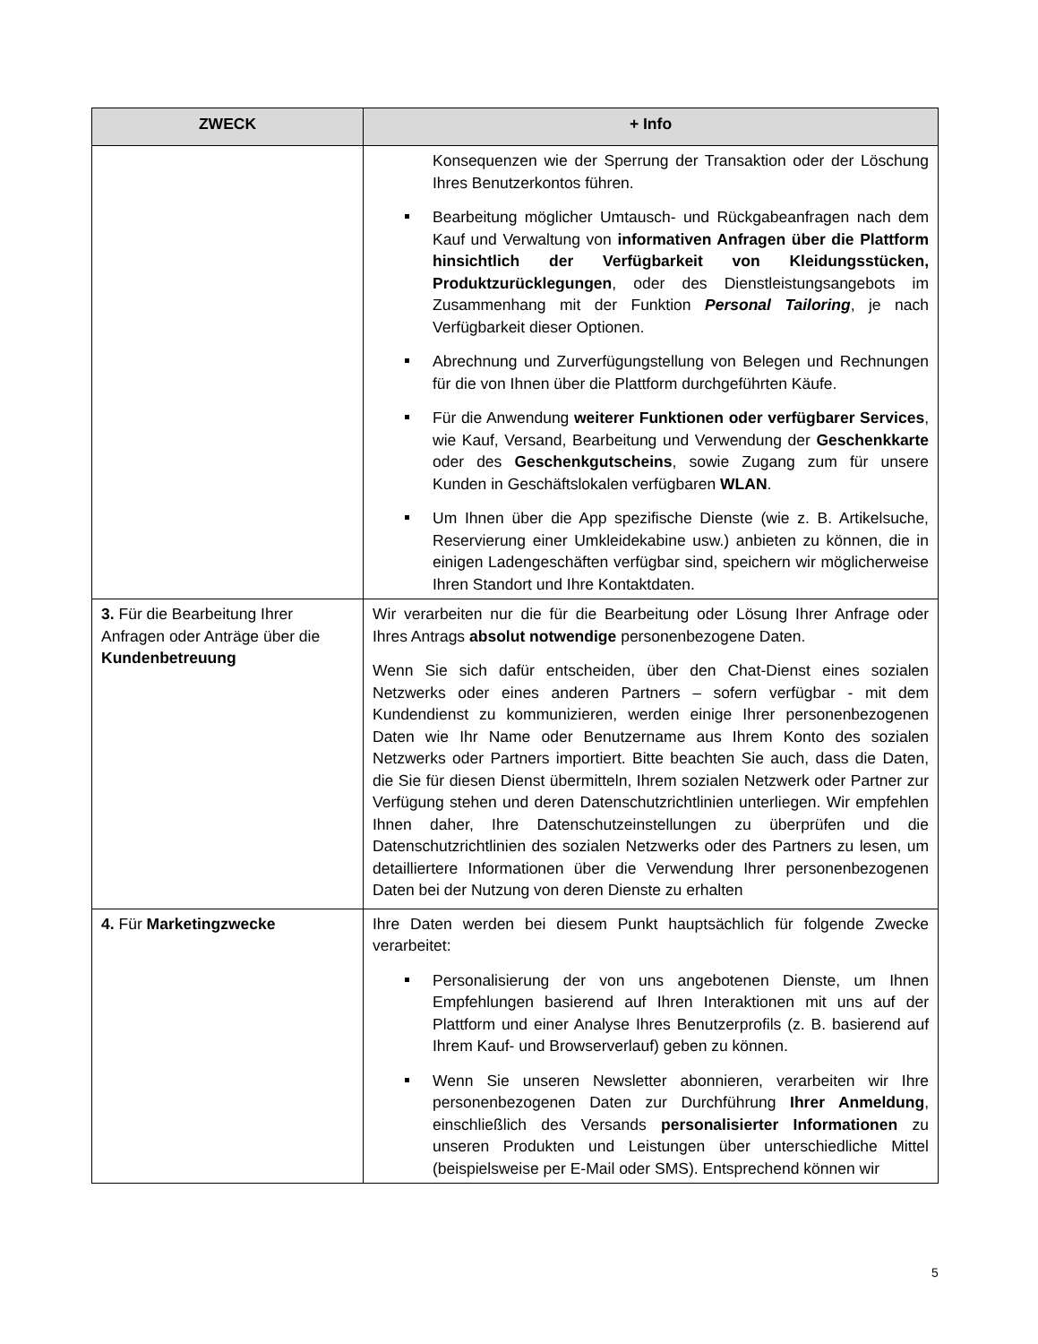| ZWECK | + Info |
| --- | --- |
| | Konsequenzen wie der Sperrung der Transaktion oder der Löschung Ihres Benutzerkontos führen. Bearbeitung möglicher Umtausch- und Rückgabeanfragen nach dem Kauf und Verwaltung von informativen Anfragen über die Plattform hinsichtlich der Verfügbarkeit von Kleidungsstücken, Produktzurücklegungen , oder des Dienstleistungsangebots im Zusammenhang mit der Funktion Personal Tailoring , je nach Verfügbarkeit dieser Optionen. Abrechnung und Zurverfügungstellung von Belegen und Rechnungen für die von Ihnen über die Plattform durchgeführten Käufe. Für die Anwendung weiterer Funktionen oder verfügbarer Services , wie Kauf, Versand, Bearbeitung und Verwendung der Geschenkkarte oder des Geschenkgutscheins , sowie Zugang zum für unsere Kunden in Geschäftslokalen verfügbaren WLAN . Um Ihnen über die App spezifische Dienste (wie z. B. Artikelsuche, Reservierung einer Umkleidekabine usw.) anbieten zu können, die in einigen Ladengeschäften verfügbar sind, speichern wir möglicherweise Ihren Standort und Ihre Kontaktdaten. |
| 3. Für die Bearbeitung Ihrer Anfragen oder Anträge über die Kundenbetreuung | Wir verarbeiten nur die für die Bearbeitung oder Lösung Ihrer Anfrage oder Ihres Antrags absolut notwendige personenbezogene Daten. Wenn Sie sich dafür entscheiden, über den Chat-Dienst eines sozialen Netzwerks oder eines anderen Partners – sofern verfügbar - mit dem Kundendienst zu kommunizieren, werden einige Ihrer personenbezogenen Daten wie Ihr Name oder Benutzername aus Ihrem Konto des sozialen Netzwerks oder Partners importiert. Bitte beachten Sie auch, dass die Daten, die Sie für diesen Dienst übermitteln, Ihrem sozialen Netzwerk oder Partner zur Verfügung stehen und deren Datenschutzrichtlinien unterliegen. Wir empfehlen Ihnen daher, Ihre Datenschutzeinstellungen zu überprüfen und die Datenschutzrichtlinien des sozialen Netzwerks oder des Partners zu lesen, um detailliertere Informationen über die Verwendung Ihrer personenbezogenen Daten bei der Nutzung von deren Dienste zu erhalten |
| 4. Für Marketingzwecke | Ihre Daten werden bei diesem Punkt hauptsächlich für folgende Zwecke verarbeitet: Personalisierung der von uns angebotenen Dienste, um Ihnen Empfehlungen basierend auf Ihren Interaktionen mit uns auf der Plattform und einer Analyse Ihres Benutzerprofils (z. B. basierend auf Ihrem Kauf- und Browserverlauf) geben zu können. Wenn Sie unseren Newsletter abonnieren, verarbeiten wir Ihre personenbezogenen Daten zur Durchführung Ihrer Anmeldung , einschließlich des Versands personalisierter Informationen zu unseren Produkten und Leistungen über unterschiedliche Mittel (beispielsweise per E-Mail oder SMS). Entsprechend können wir |
5